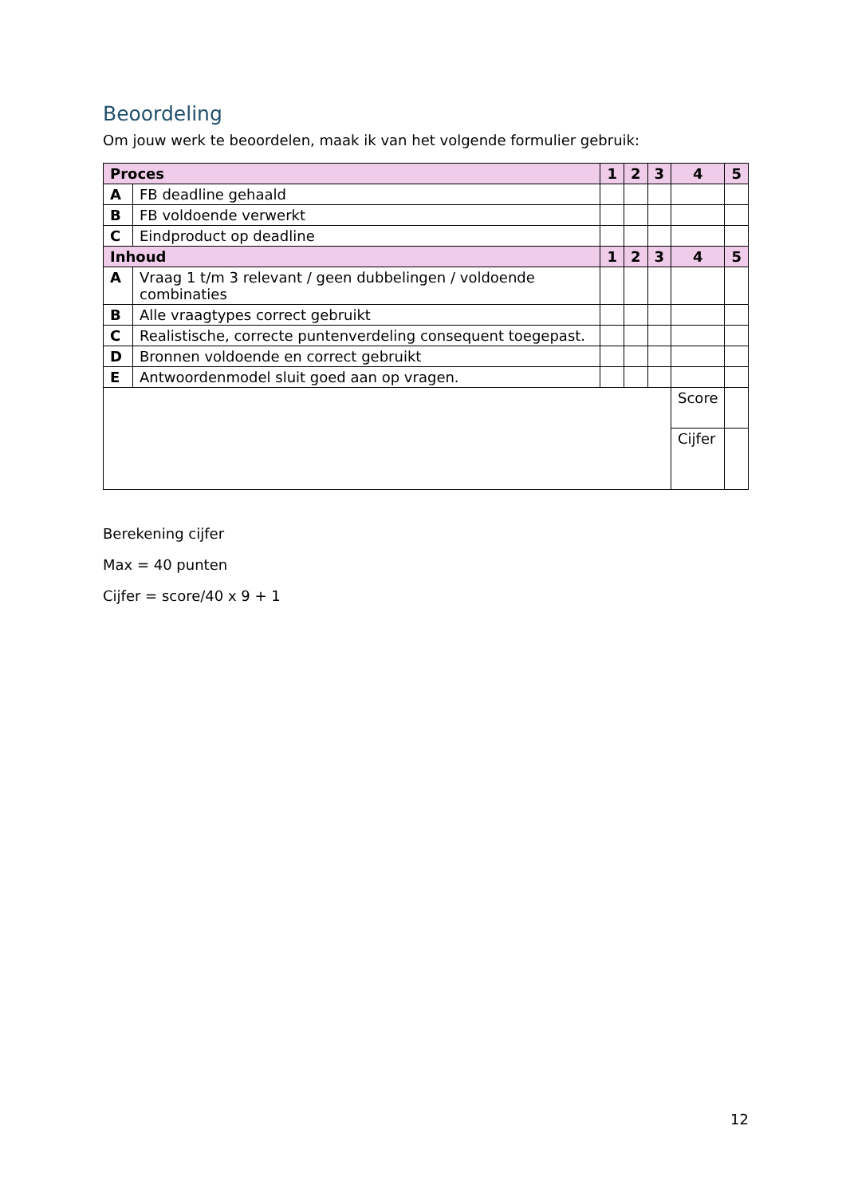Beoordeling
Om jouw werk te beoordelen, maak ik van het volgende formulier gebruik:
| Proces | | 1 | 2 | 3 | 4 | 5 |
| --- | --- | --- | --- | --- | --- | --- |
| A | FB deadline gehaald | | | | | |
| B | FB voldoende verwerkt | | | | | |
| C | Eindproduct op deadline | | | | | |
| Inhoud | | 1 | 2 | 3 | 4 | 5 |
| A | Vraag 1 t/m 3 relevant / geen dubbelingen / voldoende combinaties | | | | | |
| B | Alle vraagtypes correct gebruikt | | | | | |
| C | Realistische, correcte puntenverdeling consequent toegepast. | | | | | |
| D | Bronnen voldoende en correct gebruikt | | | | | |
| E | Antwoordenmodel sluit goed aan op vragen. | | | | | |
| | | | | | Score | |
| | | | | | Cijfer | |
Berekening cijfer
Max = 40 punten
Cijfer = score/40 x 9 + 1
12